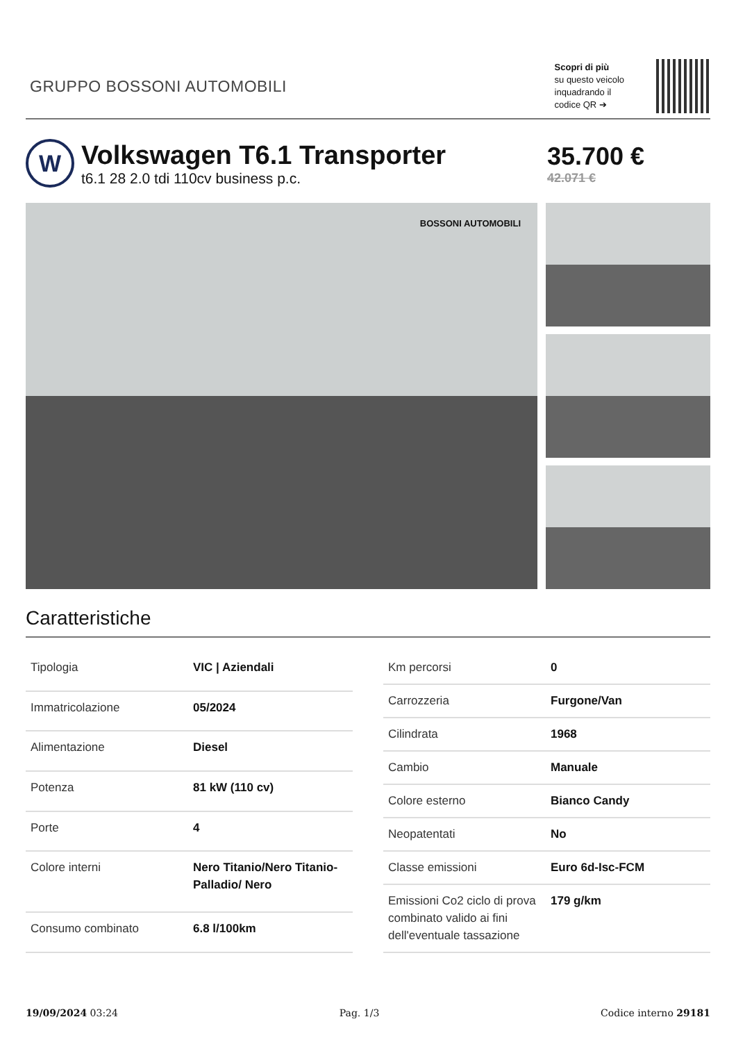GRUPPO BOSSONI AUTOMOBILI
Scopri di più
su questo veicolo
inquadrando il
codice QR ➔
W
Volkswagen T6.1 Transporter
t6.1 28 2.0 tdi 110cv business p.c.
35.700 €
42.071 €
BOSSONI AUTOMOBILI
Caratteristiche
| Tipologia | VIC / Aziendali |
| Immatricolazione | 05/2024 |
| Alimentazione | Diesel |
| Potenza | 81 kW (110 cv) |
| Porte | 4 |
| Colore interni | Nero Titanio/Nero Titanio-Palladio/ Nero |
| Consumo combinato | 6.8 l/100km |
| Km percorsi | 0 |
| Carrozzeria | Furgone/Van |
| Cilindrata | 1968 |
| Cambio | Manuale |
| Colore esterno | Bianco Candy |
| Neopatentati | No |
| Classe emissioni | Euro 6d-Isc-FCM |
| Emissioni Co2 ciclo di prova combinato valido ai fini dell'eventuale tassazione | 179 g/km |
19/09/2024 03:24 Pag. 1/3 Codice interno 29181